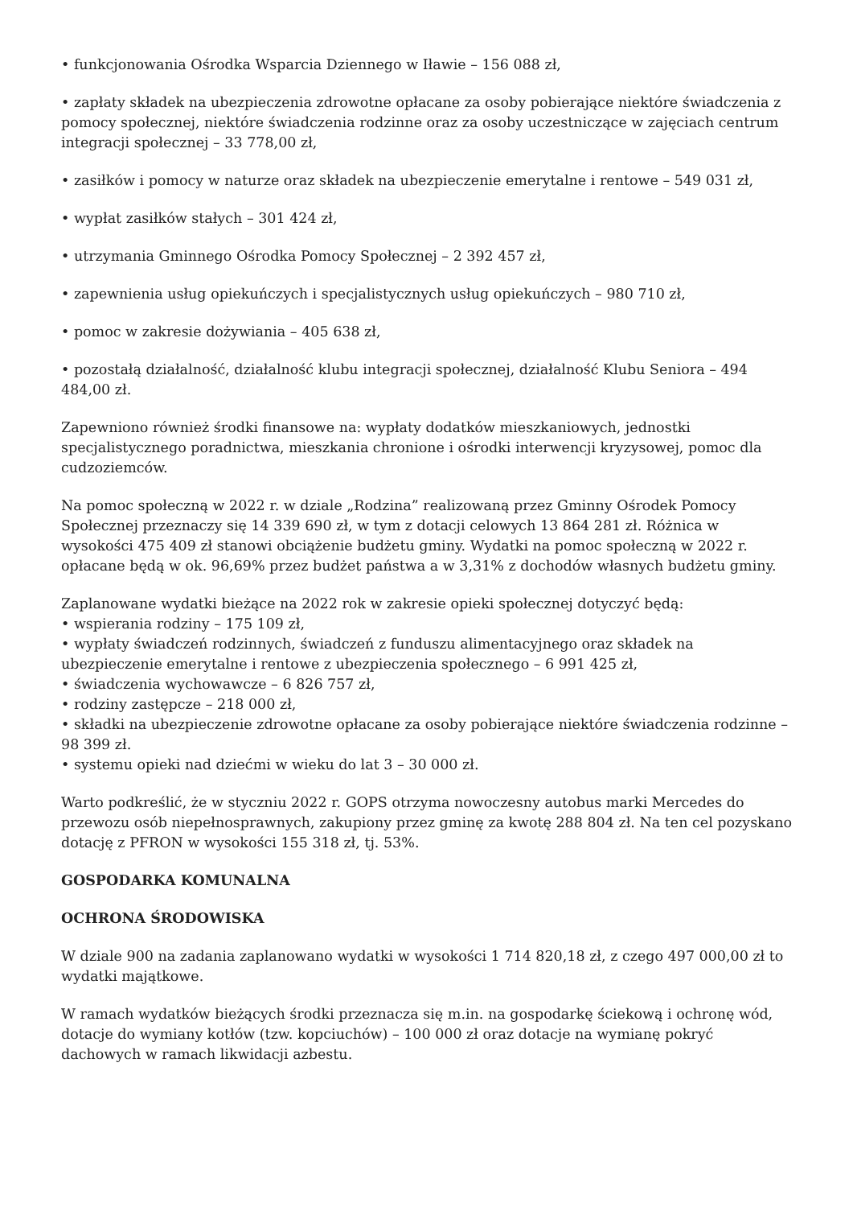• funkcjonowania Ośrodka Wsparcia Dziennego w Iławie – 156 088 zł,
• zapłaty składek na ubezpieczenia zdrowotne opłacane za osoby pobierające niektóre świadczenia z pomocy społecznej, niektóre świadczenia rodzinne oraz za osoby uczestniczące w zajęciach centrum integracji społecznej – 33 778,00 zł,
• zasiłków i pomocy w naturze oraz składek na ubezpieczenie emerytalne i rentowe – 549 031 zł,
• wypłat zasiłków stałych – 301 424 zł,
• utrzymania Gminnego Ośrodka Pomocy Społecznej – 2 392 457 zł,
• zapewnienia usług opiekuńczych i specjalistycznych usług opiekuńczych – 980 710 zł,
• pomoc w zakresie dożywiania – 405 638 zł,
• pozostałą działalność, działalność klubu integracji społecznej, działalność Klubu Seniora – 494 484,00 zł.
Zapewniono również środki finansowe na: wypłaty dodatków mieszkaniowych, jednostki specjalistycznego poradnictwa, mieszkania chronione i ośrodki interwencji kryzysowej, pomoc dla cudzoziemców.
Na pomoc społeczną w 2022 r. w dziale „Rodzina” realizowaną przez Gminny Ośrodek Pomocy Społecznej przeznaczy się 14 339 690 zł, w tym z dotacji celowych 13 864 281 zł. Różnica w wysokości 475 409 zł stanowi obciążenie budżetu gminy. Wydatki na pomoc społeczną w 2022 r. opłacane będą w ok. 96,69% przez budżet państwa a w 3,31% z dochodów własnych budżetu gminy.
Zaplanowane wydatki bieżące na 2022 rok w zakresie opieki społecznej dotyczyć będą:
• wspierania rodziny – 175 109 zł,
• wypłaty świadczeń rodzinnych, świadczeń z funduszu alimentacyjnego oraz składek na ubezpieczenie emerytalne i rentowe z ubezpieczenia społecznego – 6 991 425 zł,
• świadczenia wychowawcze – 6 826 757 zł,
• rodziny zastępcze – 218 000 zł,
• składki na ubezpieczenie zdrowotne opłacane za osoby pobierające niektóre świadczenia rodzinne – 98 399 zł.
• systemu opieki nad dziećmi w wieku do lat 3 – 30 000 zł.
Warto podkreślić, że w styczniu 2022 r. GOPS otrzyma nowoczesny autobus marki Mercedes do przewozu osób niepełnosprawnych, zakupiony przez gminę za kwotę 288 804 zł. Na ten cel pozyskano dotację z PFRON w wysokości 155 318 zł, tj. 53%.
GOSPODARKA KOMUNALNA
OCHRONA ŚRODOWISKA
W dziale 900 na zadania zaplanowano wydatki w wysokości 1 714 820,18 zł, z czego 497 000,00 zł to wydatki majątkowe.
W ramach wydatków bieżących środki przeznacza się m.in. na gospodarkę ściekową i ochronę wód, dotacje do wymiany kotłów (tzw. kopciuchów) – 100 000 zł oraz dotacje na wymianę pokryć dachowych w ramach likwidacji azbestu.